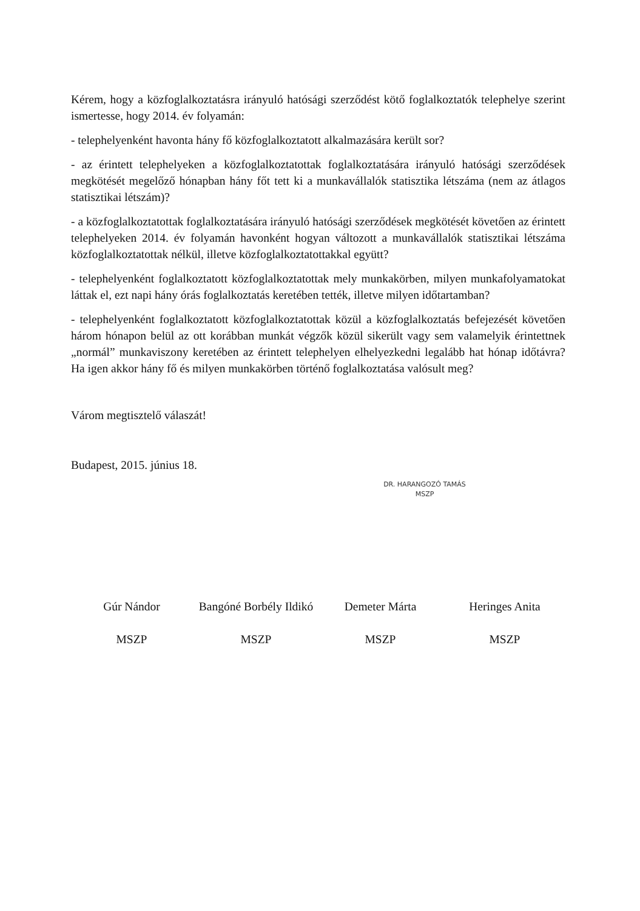Kérem, hogy a közfoglalkoztatásra irányuló hatósági szerződést kötő foglalkoztatók telephelye szerint ismertesse, hogy 2014. év folyamán:
- telephelyenként havonta hány fő közfoglalkoztatott alkalmazására került sor?
- az érintett telephelyeken a közfoglalkoztatottak foglalkoztatására irányuló hatósági szerződések megkötését megelőző hónapban hány főt tett ki a munkavállalók statisztika létszáma (nem az átlagos statisztikai létszám)?
- a közfoglalkoztatottak foglalkoztatására irányuló hatósági szerződések megkötését követően az érintett telephelyeken 2014. év folyamán havonként hogyan változott a munkavállalók statisztikai létszáma közfoglalkoztatottak nélkül, illetve közfoglalkoztatottakkal együtt?
- telephelyenként foglalkoztatott közfoglalkoztatottak mely munkakörben, milyen munkafolyamatokat láttak el, ezt napi hány órás foglalkoztatás keretében tették, illetve milyen időtartamban?
- telephelyenként foglalkoztatott közfoglalkoztatottak közül a közfoglalkoztatás befejezését követően három hónapon belül az ott korábban munkát végzők közül sikerült vagy sem valamelyik érintettnek „normál” munkaviszony keretében az érintett telephelyen elhelyezkedni legalább hat hónap időtávra? Ha igen akkor hány fő és milyen munkakörben történő foglalkoztatása valósult meg?
Várom megtisztelő válaszát!
Budapest, 2015. június 18.
DR. HARANGOZÓ TAMÁS
MSZP
Gúr Nándor
MSZP
Bangóné Borbély Ildikó
MSZP
Demeter Márta
MSZP
Heringes Anita
MSZP